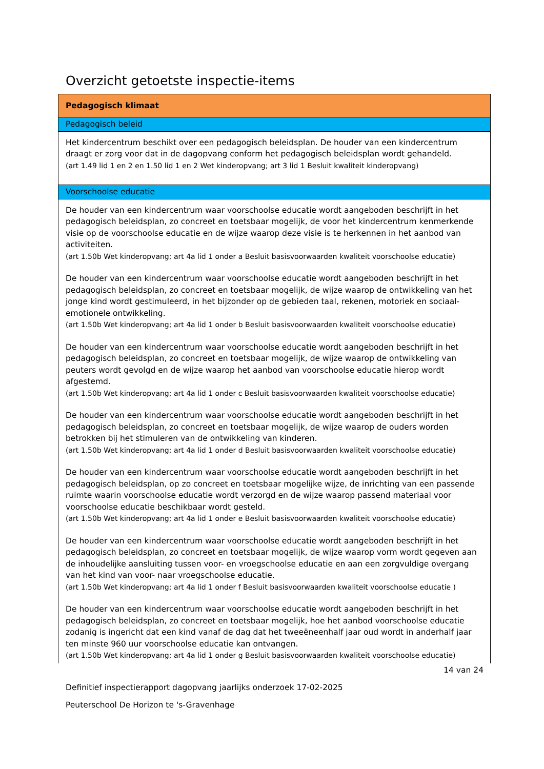Overzicht getoetste inspectie-items
| Pedagogisch klimaat |
| Pedagogisch beleid |
| Het kindercentrum beschikt over een pedagogisch beleidsplan. De houder van een kindercentrum draagt er zorg voor dat in de dagopvang conform het pedagogisch beleidsplan wordt gehandeld. (art 1.49 lid 1 en 2 en 1.50 lid 1 en 2 Wet kinderopvang; art 3 lid 1 Besluit kwaliteit kinderopvang) |
| Voorschoolse educatie |
| De houder van een kindercentrum waar voorschoolse educatie wordt aangeboden beschrijft in het pedagogisch beleidsplan, zo concreet en toetsbaar mogelijk, de voor het kindercentrum kenmerkende visie op de voorschoolse educatie en de wijze waarop deze visie is te herkennen in het aanbod van activiteiten. (art 1.50b Wet kinderopvang; art 4a lid 1 onder a Besluit basisvoorwaarden kwaliteit voorschoolse educatie) De houder van een kindercentrum waar voorschoolse educatie wordt aangeboden beschrijft in het pedagogisch beleidsplan, zo concreet en toetsbaar mogelijk, de wijze waarop de ontwikkeling van het jonge kind wordt gestimuleerd, in het bijzonder op de gebieden taal, rekenen, motoriek en sociaal-emotionele ontwikkeling. (art 1.50b Wet kinderopvang; art 4a lid 1 onder b Besluit basisvoorwaarden kwaliteit voorschoolse educatie) De houder van een kindercentrum waar voorschoolse educatie wordt aangeboden beschrijft in het pedagogisch beleidsplan, zo concreet en toetsbaar mogelijk, de wijze waarop de ontwikkeling van peuters wordt gevolgd en de wijze waarop het aanbod van voorschoolse educatie hierop wordt afgestemd. (art 1.50b Wet kinderopvang; art 4a lid 1 onder c Besluit basisvoorwaarden kwaliteit voorschoolse educatie) De houder van een kindercentrum waar voorschoolse educatie wordt aangeboden beschrijft in het pedagogisch beleidsplan, zo concreet en toetsbaar mogelijk, de wijze waarop de ouders worden betrokken bij het stimuleren van de ontwikkeling van kinderen. (art 1.50b Wet kinderopvang; art 4a lid 1 onder d Besluit basisvoorwaarden kwaliteit voorschoolse educatie) De houder van een kindercentrum waar voorschoolse educatie wordt aangeboden beschrijft in het pedagogisch beleidsplan, op zo concreet en toetsbaar mogelijke wijze, de inrichting van een passende ruimte waarin voorschoolse educatie wordt verzorgd en de wijze waarop passend materiaal voor voorschoolse educatie beschikbaar wordt gesteld. (art 1.50b Wet kinderopvang; art 4a lid 1 onder e Besluit basisvoorwaarden kwaliteit voorschoolse educatie) De houder van een kindercentrum waar voorschoolse educatie wordt aangeboden beschrijft in het pedagogisch beleidsplan, zo concreet en toetsbaar mogelijk, de wijze waarop vorm wordt gegeven aan de inhoudelijke aansluiting tussen voor- en vroegschoolse educatie en aan een zorgvuldige overgang van het kind van voor- naar vroegschoolse educatie. (art 1.50b Wet kinderopvang; art 4a lid 1 onder f Besluit basisvoorwaarden kwaliteit voorschoolse educatie ) De houder van een kindercentrum waar voorschoolse educatie wordt aangeboden beschrijft in het pedagogisch beleidsplan, zo concreet en toetsbaar mogelijk, hoe het aanbod voorschoolse educatie zodanig is ingericht dat een kind vanaf de dag dat het tweeëneenhalf jaar oud wordt in anderhalf jaar ten minste 960 uur voorschoolse educatie kan ontvangen. (art 1.50b Wet kinderopvang; art 4a lid 1 onder g Besluit basisvoorwaarden kwaliteit voorschoolse educatie) |
14 van 24
Definitief inspectierapport dagopvang jaarlijks onderzoek 17-02-2025
Peuterschool De Horizon te 's-Gravenhage